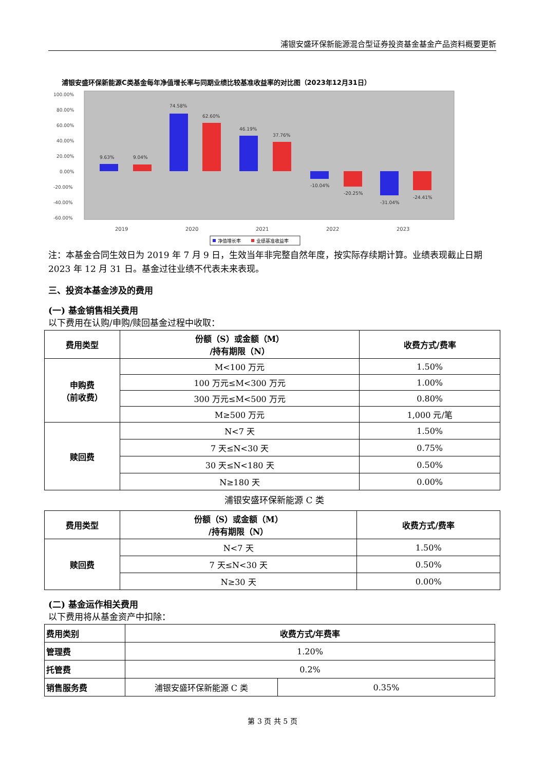浦银安盛环保新能源混合型证券投资基金基金产品资料概要更新
浦银安盛环保新能源C类基金每年净值增长率与同期业绩比较基准收益率的对比图（2023年12月31日）
100.00%
80.00%
60.00%
40.00%
20.00%
0.00%
-20.00%
-40.00%
-60.00%
9.63%
9.04%
74.58%
62.60%
46.19%
37.76%
-10.04%
-20.25%
-31.04%
-24.41%
2019
2020
2021
2022
2023
净值增长率
业绩基准收益率
注：本基金合同生效日为 2019 年 7 月 9 日，生效当年非完整自然年度，按实际存续期计算。业绩表现截止日期 2023 年 12 月 31 日。基金过往业绩不代表未来表现。
三、投资本基金涉及的费用
(一) 基金销售相关费用
以下费用在认购/申购/赎回基金过程中收取：
| 费用类型 | 份额（S）或金额（M） /持有期限（N） | 收费方式/费率 |
| --- | --- | --- |
| 申购费 （前收费） | M<100 万元 | 1.50% |
| | 100 万元≤M<300 万元 | 1.00% |
| | 300 万元≤M<500 万元 | 0.80% |
| | M≥500 万元 | 1,000 元/笔 |
| 赎回费 | N<7 天 | 1.50% |
| | 7 天≤N<30 天 | 0.75% |
| | 30 天≤N<180 天 | 0.50% |
| | N≥180 天 | 0.00% |
浦银安盛环保新能源 C 类
| 费用类型 | 份额（S）或金额（M） /持有期限（N） | 收费方式/费率 |
| --- | --- | --- |
| 赎回费 | N<7 天 | 1.50% |
| | 7 天≤N<30 天 | 0.50% |
| | N≥30 天 | 0.00% |
(二) 基金运作相关费用
以下费用将从基金资产中扣除：
| 费用类别 | 收费方式/年费率 | |
| --- | --- | --- |
| 管理费 | 1.20% | |
| 托管费 | 0.2% | |
| 销售服务费 | 浦银安盛环保新能源 C 类 | 0.35% |
第 3 页 共 5 页